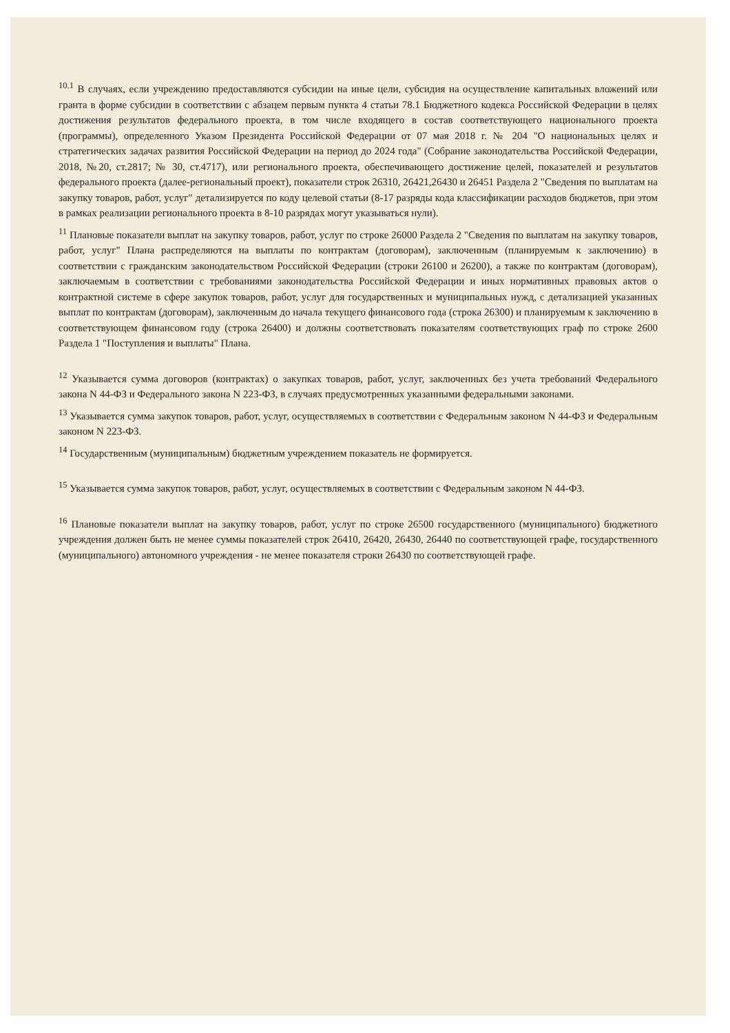<sup>10.1</sup> В случаях, если учреждению предоставляются субсидии на иные цели, субсидия на осуществление капитальных вложений или гранта в форме субсидии в соответствии с абзацем первым пункта 4 статьи 78.1 Бюджетного кодекса Российской Федерации в целях достижения результатов федерального проекта, в том числе входящего в состав соответствующего национального проекта (программы), определенного Указом Президента Российской Федерации от 07 мая 2018 г. № 204 "О национальных целях и стратегических задачах развития Российской Федерации на период до 2024 года" (Собрание законодательства Российской Федерации, 2018, №20, ст.2817; № 30, ст.4717), или регионального проекта, обеспечивающего достижение целей, показателей и результатов федерального проекта (далее-региональный проект), показатели строк 26310, 26421,26430 и 26451 Раздела 2 "Сведения по выплатам на закупку товаров, работ, услуг" детализируется по коду целевой статьи (8-17 разряды кода классификации расходов бюджетов, при этом в рамках реализации регионального проекта в 8-10 разрядах могут указываться нули).
<sup>11</sup> Плановые показатели выплат на закупку товаров, работ, услуг по строке 26000 Раздела 2 "Сведения по выплатам на закупку товаров, работ, услуг" Плана распределяются на выплаты по контрактам (договорам), заключенным (планируемым к заключению) в соответствии с гражданским законодательством Российской Федерации (строки 26100 и 26200), а также по контрактам (договорам), заключаемым в соответствии с требованиями законодательства Российской Федерации и иных нормативных правовых актов о контрактной системе в сфере закупок товаров, работ, услуг для государственных и муниципальных нужд, с детализацией указанных выплат по контрактам (договорам), заключенным до начала текущего финансового года (строка 26300) и планируемым к заключению в соответствующем финансовом году (строка 26400) и должны соответствовать показателям соответствующих граф по строке 2600 Раздела 1 "Поступления и выплаты" Плана.
<sup>12</sup> Указывается сумма договоров (контрактах) о закупках товаров, работ, услуг, заключенных без учета требований Федерального закона N 44-ФЗ и Федерального закона N 223-ФЗ, в случаях предусмотренных указанными федеральными законами.
<sup>13</sup> Указывается сумма закупок товаров, работ, услуг, осуществляемых в соответствии с Федеральным законом N 44-ФЗ и Федеральным законом N 223-ФЗ.
<sup>14</sup> Государственным (муниципальным) бюджетным учреждением показатель не формируется.
<sup>15</sup> Указывается сумма закупок товаров, работ, услуг, осуществляемых в соответствии с Федеральным законом N 44-ФЗ.
<sup>16</sup> Плановые показатели выплат на закупку товаров, работ, услуг по строке 26500 государственного (муниципального) бюджетного учреждения должен быть не менее суммы показателей строк 26410, 26420, 26430, 26440 по соответствующей графе, государственного (муниципального) автономного учреждения - не менее показателя строки 26430 по соответствующей графе.